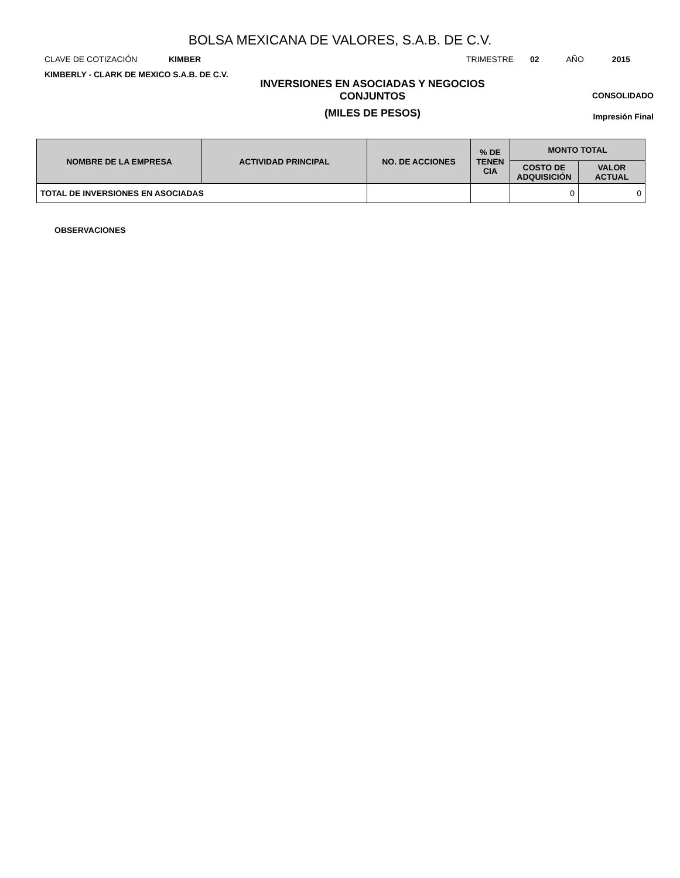BOLSA MEXICANA DE VALORES, S.A.B. DE C.V.
CLAVE DE COTIZACIÓN KIMBER TRIMESTRE 02 AÑO 2015
KIMBERLY - CLARK DE MEXICO S.A.B. DE C.V.
INVERSIONES EN ASOCIADAS Y NEGOCIOS CONJUNTOS
(MILES DE PESOS)
CONSOLIDADO
Impresión Final
| NOMBRE DE LA EMPRESA | ACTIVIDAD PRINCIPAL | NO. DE ACCIONES | % DE TENEN CIA | MONTO TOTAL | |
| --- | --- | --- | --- | --- | --- |
| | | | | COSTO DE ADQUISICIÓN | VALOR ACTUAL |
| TOTAL DE INVERSIONES EN ASOCIADAS | | | | 0 | 0 |
OBSERVACIONES